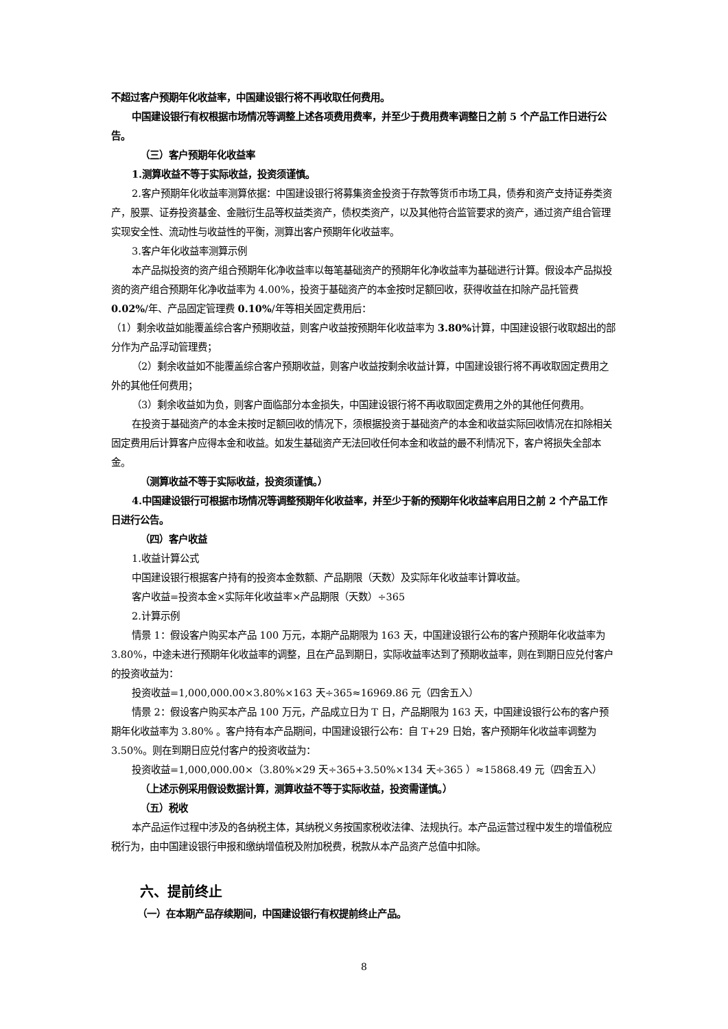不超过客户预期年化收益率，中国建设银行将不再收取任何费用。
中国建设银行有权根据市场情况等调整上述各项费用费率，并至少于费用费率调整日之前 5 个产品工作日进行公告。
（三）客户预期年化收益率
1.测算收益不等于实际收益，投资须谨慎。
2.客户预期年化收益率测算依据：中国建设银行将募集资金投资于存款等货币市场工具，债券和资产支持证券类资产，股票、证券投资基金、金融衍生品等权益类资产，债权类资产，以及其他符合监管要求的资产，通过资产组合管理实现安全性、流动性与收益性的平衡，测算出客户预期年化收益率。
3.客户年化收益率测算示例
本产品拟投资的资产组合预期年化净收益率以每笔基础资产的预期年化净收益率为基础进行计算。假设本产品拟投资的资产组合预期年化净收益率为 4.00%，投资于基础资产的本金按时足额回收，获得收益在扣除产品托管费 0.02%/年、产品固定管理费 0.10%/年等相关固定费用后：
（1）剩余收益如能覆盖综合客户预期收益，则客户收益按预期年化收益率为 3.80% 计算，中国建设银行收取超出的部分作为产品浮动管理费；
（2）剩余收益如不能覆盖综合客户预期收益，则客户收益按剩余收益计算，中国建设银行将不再收取固定费用之外的其他任何费用；
（3）剩余收益如为负，则客户面临部分本金损失，中国建设银行将不再收取固定费用之外的其他任何费用。
在投资于基础资产的本金未按时足额回收的情况下，须根据投资于基础资产的本金和收益实际回收情况在扣除相关固定费用后计算客户应得本金和收益。如发生基础资产无法回收任何本金和收益的最不利情况下，客户将损失全部本金。
（测算收益不等于实际收益，投资须谨慎。）
4.中国建设银行可根据市场情况等调整预期年化收益率，并至少于新的预期年化收益率启用日之前 2 个产品工作日进行公告。
（四）客户收益
1.收益计算公式
中国建设银行根据客户持有的投资本金数额、产品期限（天数）及实际年化收益率计算收益。
客户收益=投资本金×实际年化收益率×产品期限（天数）÷365
2.计算示例
情景 1：假设客户购买本产品 100 万元，本期产品期限为 163 天，中国建设银行公布的客户预期年化收益率为 3.80%，中途未进行预期年化收益率的调整，且在产品到期日，实际收益率达到了预期收益率，则在到期日应兑付客户的投资收益为：
投资收益=1,000,000.00×3.80%×163 天÷365≈16969.86 元（四舍五入）
情景 2：假设客户购买本产品 100 万元，产品成立日为 T 日，产品期限为 163 天，中国建设银行公布的客户预期年化收益率为 3.80% 。客户持有本产品期间，中国建设银行公布：自 T+29 日始，客户预期年化收益率调整为 3.50%。则在到期日应兑付客户的投资收益为：
投资收益=1,000,000.00×（3.80%×29 天÷365+3.50%×134 天÷365 ）≈15868.49 元（四舍五入）
（上述示例采用假设数据计算，测算收益不等于实际收益，投资需谨慎。）
（五）税收
本产品运作过程中涉及的各纳税主体，其纳税义务按国家税收法律、法规执行。本产品运营过程中发生的增值税应税行为，由中国建设银行申报和缴纳增值税及附加税费，税款从本产品资产总值中扣除。
六、提前终止
（一）在本期产品存续期间，中国建设银行有权提前终止产品。
8